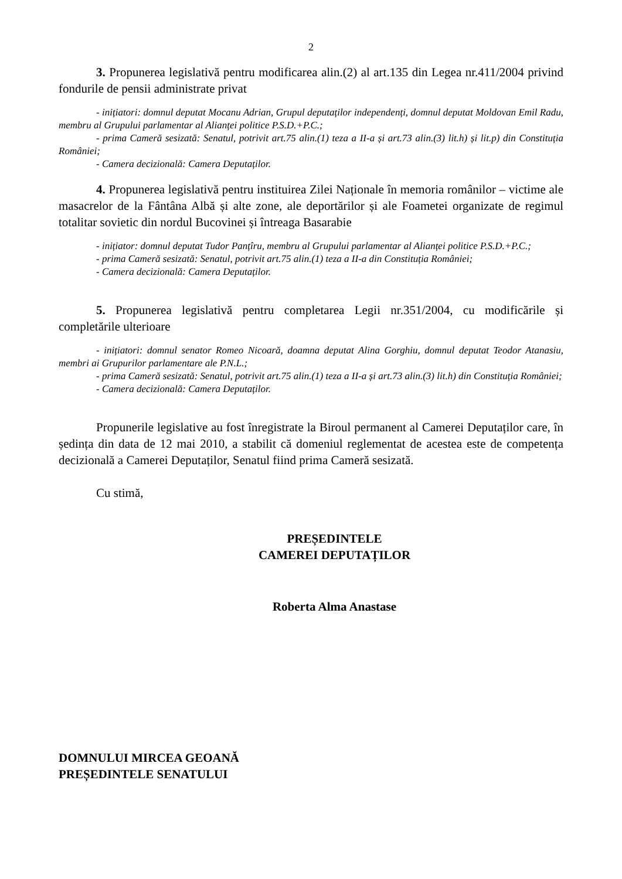2
3. Propunerea legislativă pentru modificarea alin.(2) al art.135 din Legea nr.411/2004 privind fondurile de pensii administrate privat
- inițiatori: domnul deputat Mocanu Adrian, Grupul deputaților independenți, domnul deputat Moldovan Emil Radu, membru al Grupului parlamentar al Alianței politice P.S.D.+P.C.;
- prima Cameră sesizată: Senatul, potrivit art.75 alin.(1) teza a II-a și art.73 alin.(3) lit.h) și lit.p) din Constituția României;
- Camera decizională: Camera Deputaților.
4. Propunerea legislativă pentru instituirea Zilei Naționale în memoria românilor – victime ale masacrelor de la Fântâna Albă și alte zone, ale deportărilor și ale Foametei organizate de regimul totalitar sovietic din nordul Bucovinei și întreaga Basarabie
- inițiator: domnul deputat Tudor Panțîru, membru al Grupului parlamentar al Alianței politice P.S.D.+P.C.;
- prima Cameră sesizată: Senatul, potrivit art.75 alin.(1) teza a II-a din Constituția României;
- Camera decizională: Camera Deputaților.
5. Propunerea legislativă pentru completarea Legii nr.351/2004, cu modificările și completările ulterioare
- inițiatori: domnul senator Romeo Nicoară, doamna deputat Alina Gorghiu, domnul deputat Teodor Atanasiu, membri ai Grupurilor parlamentare ale P.N.L.;
- prima Cameră sesizată: Senatul, potrivit art.75 alin.(1) teza a II-a și art.73 alin.(3) lit.h) din Constituția României;
- Camera decizională: Camera Deputaților.
Propunerile legislative au fost înregistrate la Biroul permanent al Camerei Deputaților care, în ședința din data de 12 mai 2010, a stabilit că domeniul reglementat de acestea este de competența decizională a Camerei Deputaților, Senatul fiind prima Cameră sesizată.
Cu stimă,
PREȘEDINTELE
CAMEREI DEPUTAȚILOR
Roberta Alma Anastase
DOMNULUI MIRCEA GEOANĂ
PREȘEDINTELE SENATULUI